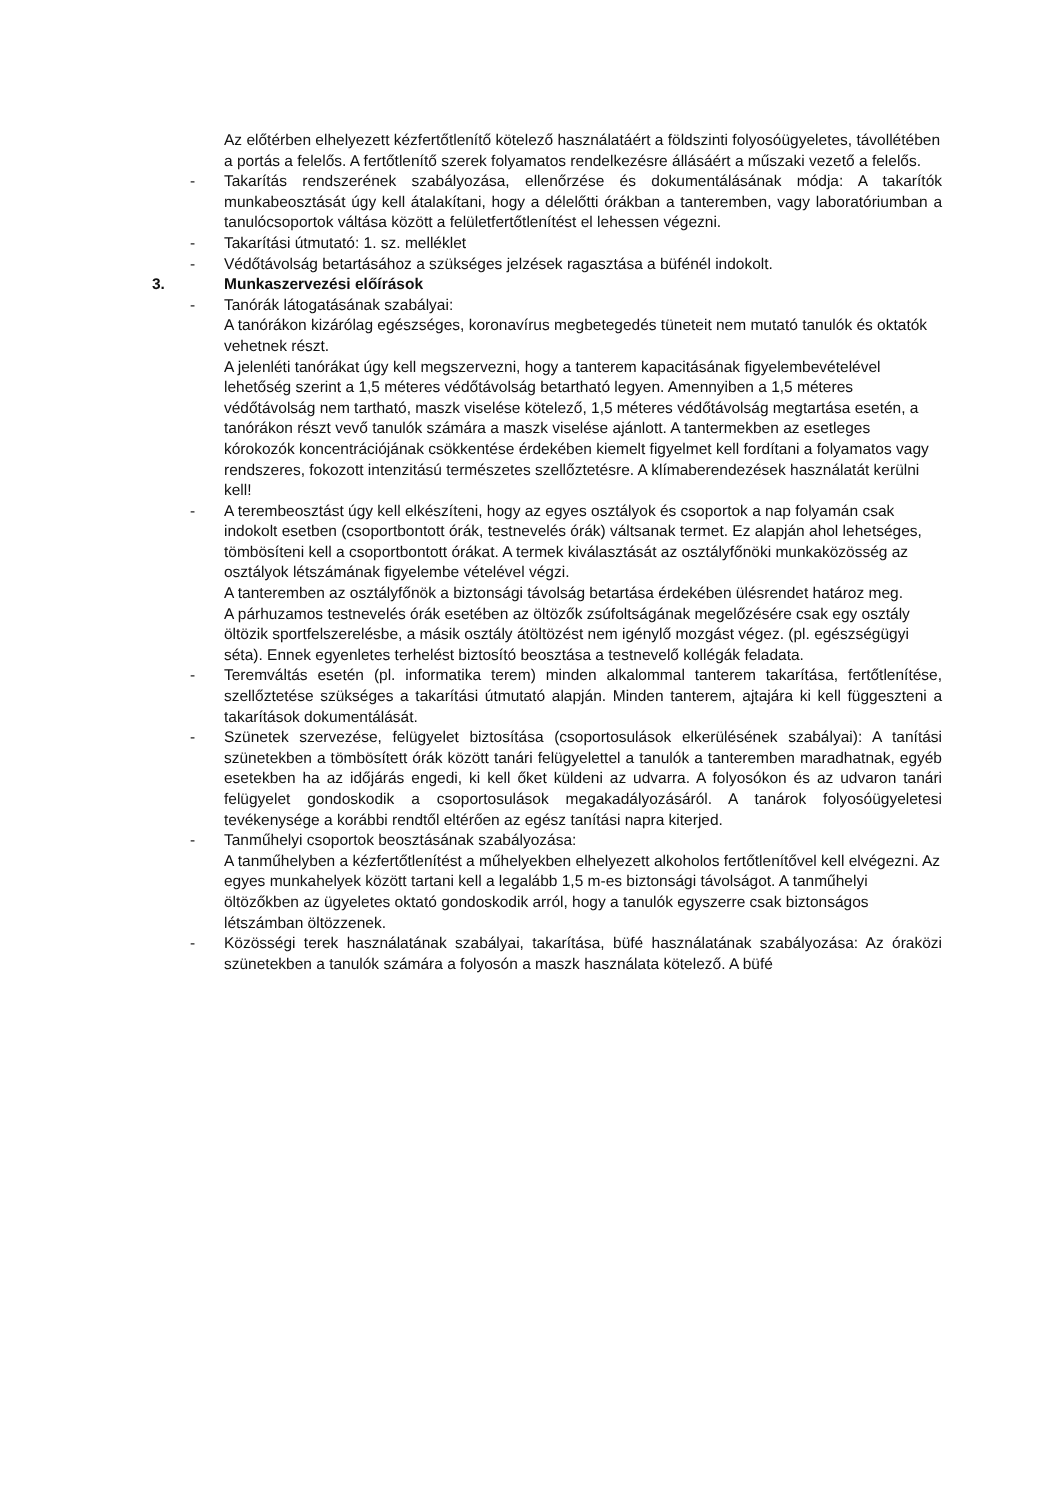Az előtérben elhelyezett kézfertőtlenítő kötelező használatáért a földszinti folyosóügyeletes, távollétében a portás a felelős. A fertőtlenítő szerek folyamatos rendelkezésre állásáért a műszaki vezető a felelős.
- Takarítás rendszerének szabályozása, ellenőrzése és dokumentálásának módja: A takarítók munkabeosztását úgy kell átalakítani, hogy a délelőtti órákban a tanteremben, vagy laboratóriumban a tanulócsoportok váltása között a felületfertőtlenítést el lehessen végezni.
- Takarítási útmutató: 1. sz. melléklet
- Védőtávolság betartásához a szükséges jelzések ragasztása a büfénél indokolt.
3. Munkaszervezési előírások
- Tanórák látogatásának szabályai:
A tanórákon kizárólag egészséges, koronavírus megbetegedés tüneteit nem mutató tanulók és oktatók vehetnek részt.
A jelenléti tanórákat úgy kell megszervezni, hogy a tanterem kapacitásának figyelembevételével lehetőség szerint a 1,5 méteres védőtávolság betartható legyen. Amennyiben a 1,5 méteres védőtávolság nem tartható, maszk viselése kötelező, 1,5 méteres védőtávolság megtartása esetén, a tanórákon részt vevő tanulók számára a maszk viselése ajánlott. A tantermekben az esetleges kórokozók koncentrációjának csökkentése érdekében kiemelt figyelmet kell fordítani a folyamatos vagy rendszeres, fokozott intenzitású természetes szellőztetésre. A klímaberendezések használatát kerülni kell!
- A terembeosztást úgy kell elkészíteni, hogy az egyes osztályok és csoportok a nap folyamán csak indokolt esetben (csoportbontott órák, testnevelés órák) váltsanak termet. Ez alapján ahol lehetséges, tömbösíteni kell a csoportbontott órákat. A termek kiválasztását az osztályfőnöki munkaközösség az osztályok létszámának figyelembe vételével végzi.
A tanteremben az osztályfőnök a biztonsági távolság betartása érdekében ülésrendet határoz meg.
A párhuzamos testnevelés órák esetében az öltözők zsúfoltságának megelőzésére csak egy osztály öltözik sportfelszerelésbe, a másik osztály átöltözést nem igénylő mozgást végez. (pl. egészségügyi séta). Ennek egyenletes terhelést biztosító beosztása a testnevelő kollégák feladata.
- Teremváltás esetén (pl. informatika terem) minden alkalommal tanterem takarítása, fertőtlenítése, szellőztetése szükséges a takarítási útmutató alapján. Minden tanterem, ajtajára ki kell függeszteni a takarítások dokumentálását.
- Szünetek szervezése, felügyelet biztosítása (csoportosulások elkerülésének szabályai): A tanítási szünetekben a tömbösített órák között tanári felügyelettel a tanulók a tanteremben maradhatnak, egyéb esetekben ha az időjárás engedi, ki kell őket küldeni az udvarra. A folyosókon és az udvaron tanári felügyelet gondoskodik a csoportosulások megakadályozásáról. A tanárok folyosóügyeletesi tevékenysége a korábbi rendtől eltérően az egész tanítási napra kiterjed.
- Tanműhelyi csoportok beosztásának szabályozása:
A tanműhelyben a kézfertőtlenítést a műhelyekben elhelyezett alkoholos fertőtlenítővel kell elvégezni. Az egyes munkahelyek között tartani kell a legalább 1,5 m-es biztonsági távolságot. A tanműhelyi öltözőkben az ügyeletes oktató gondoskodik arról, hogy a tanulók egyszerre csak biztonságos létszámban öltözzenek.
- Közösségi terek használatának szabályai, takarítása, büfé használatának szabályozása: Az óraközi szünetekben a tanulók számára a folyosón a maszk használata kötelező. A büfé